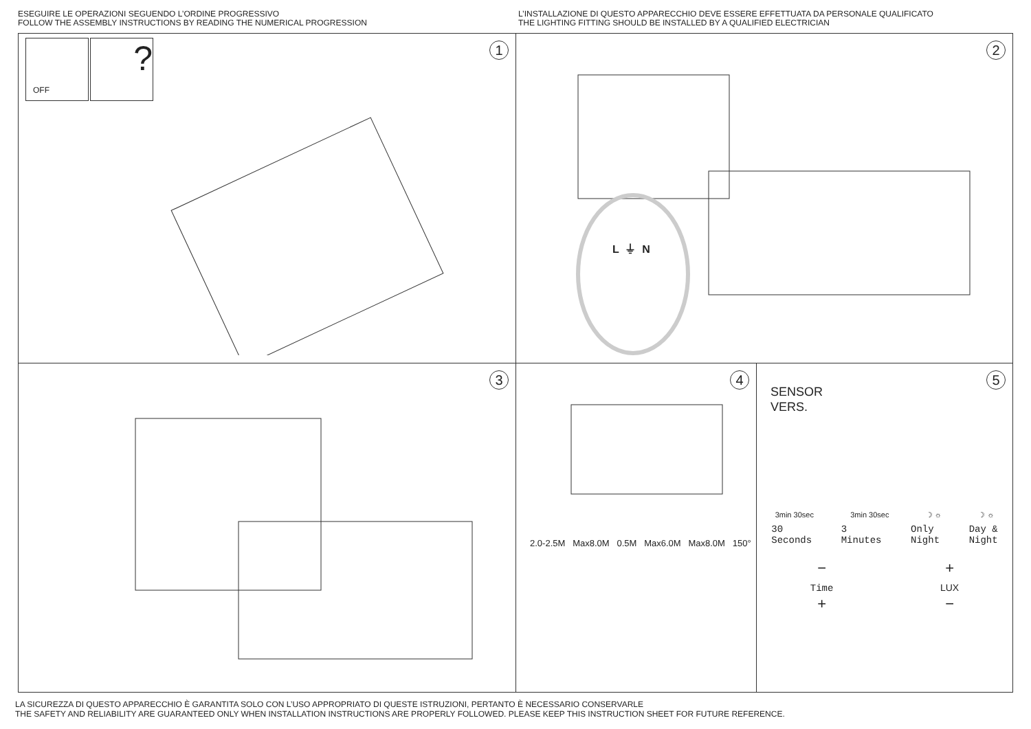ESEGUIRE LE OPERAZIONI SEGUENDO L’ORDINE PROGRESSIVO
FOLLOW THE ASSEMBLY INSTRUCTIONS BY READING THE NUMERICAL PROGRESSION
L’INSTALLAZIONE DI QUESTO APPARECCHIO DEVE ESSERE EFFETTUATA DA PERSONALE QUALIFICATO
THE LIGHTING FITTING SHOULD BE INSTALLED BY A QUALIFIED ELECTRICIAN
1
OFF?
2
L ⏚ N
3
4
2.0-2.5M Max8.0M 0.5M Max6.0M Max8.0M 150°
5
SENSOR
VERS.
3min 30sec 3min 30sec ☽ ☼ ☽ ☼
30
Seconds 3
Minutes Only
Night Day &
Night
−
Time
+ +
LUX
−
LA SICUREZZA DI QUESTO APPARECCHIO È GARANTITA SOLO CON L’USO APPROPRIATO DI QUESTE ISTRUZIONI, PERTANTO È NECESSARIO CONSERVARLE
THE SAFETY AND RELIABILITY ARE GUARANTEED ONLY WHEN INSTALLATION INSTRUCTIONS ARE PROPERLY FOLLOWED. PLEASE KEEP THIS INSTRUCTION SHEET FOR FUTURE REFERENCE.